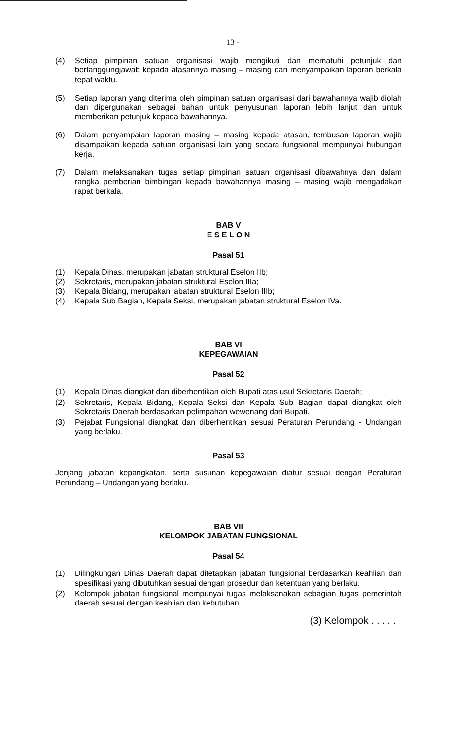13 -
(4) Setiap pimpinan satuan organisasi wajib mengikuti dan mematuhi petunjuk dan bertanggungjawab kepada atasannya masing – masing dan menyampaikan laporan berkala tepat waktu.
(5) Setiap laporan yang diterima oleh pimpinan satuan organisasi dari bawahannya wajib diolah dan dipergunakan sebagai bahan untuk penyusunan laporan lebih lanjut dan untuk memberikan petunjuk kepada bawahannya.
(6) Dalam penyampaian laporan masing – masing kepada atasan, tembusan laporan wajib disampaikan kepada satuan organisasi lain yang secara fungsional mempunyai hubungan kerja.
(7) Dalam melaksanakan tugas setiap pimpinan satuan organisasi dibawahnya dan dalam rangka pemberian bimbingan kepada bawahannya masing – masing wajib mengadakan rapat berkala.
BAB V
E S E L O N
Pasal 51
(1) Kepala Dinas, merupakan jabatan struktural Eselon IIb;
(2) Sekretaris, merupakan jabatan struktural Eselon IIIa;
(3) Kepala Bidang, merupakan jabatan struktural Eselon IIIb;
(4) Kepala Sub Bagian, Kepala Seksi, merupakan jabatan struktural Eselon IVa.
BAB VI
KEPEGAWAIAN
Pasal 52
(1) Kepala Dinas diangkat dan diberhentikan oleh Bupati atas usul Sekretaris Daerah;
(2) Sekretaris, Kepala Bidang, Kepala Seksi dan Kepala Sub Bagian dapat diangkat oleh Sekretaris Daerah berdasarkan pelimpahan wewenang dari Bupati.
(3) Pejabat Fungsional diangkat dan diberhentikan sesuai Peraturan Perundang - Undangan yang berlaku.
Pasal 53
Jenjang jabatan kepangkatan, serta susunan kepegawaian diatur sesuai dengan Peraturan Perundang – Undangan yang berlaku.
BAB VII
KELOMPOK JABATAN FUNGSIONAL
Pasal 54
(1) Dilingkungan Dinas Daerah dapat ditetapkan jabatan fungsional berdasarkan keahlian dan spesifikasi yang dibutuhkan sesuai dengan prosedur dan ketentuan yang berlaku.
(2) Kelompok jabatan fungsional mempunyai tugas melaksanakan sebagian tugas pemerintah daerah sesuai dengan keahlian dan kebutuhan.
(3) Kelompok . . . . .